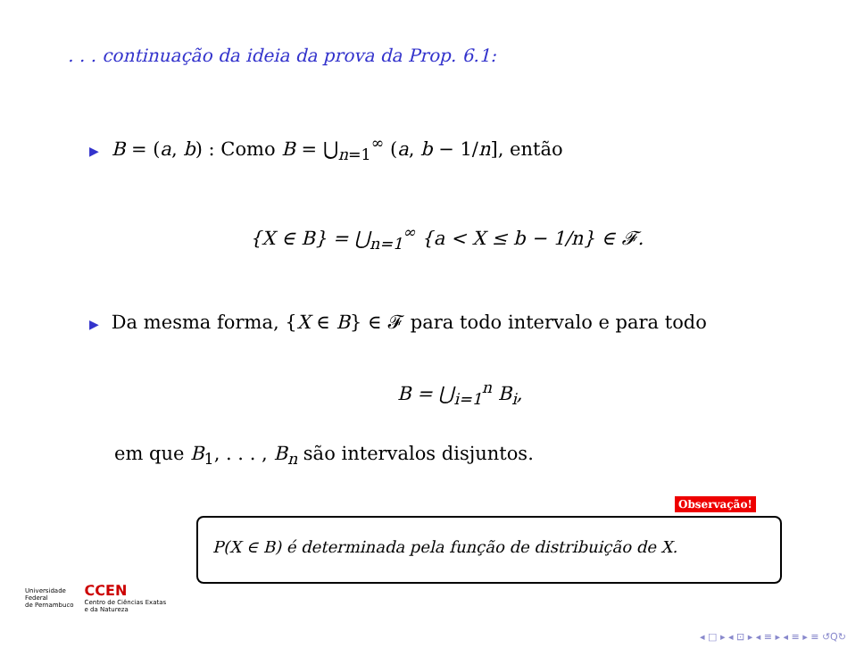. . . continuação da ideia da prova da Prop. 6.1:
▶ B = (a, b) : Como B = ⋃<sub>n=1</sub><sup>∞</sup> (a, b − 1/n], então
{X ∈ B} = ⋃<sub>n=1</sub><sup>∞</sup> {a < X ≤ b − 1/n} ∈ 𝓕.
▶ Da mesma forma, {X ∈ B} ∈ 𝓕 para todo intervalo e para todo
B = ⋃<sub>i=1</sub><sup>n</sup> B<sub>i</sub>,
em que B<sub>1</sub>, . . . , B<sub>n</sub> são intervalos disjuntos.
Observação!
P(X ∈ B) é determinada pela função de distribuição de X.
Universidade
Federal
de Pernambuco
CCEN
Centro de Ciências Exatas
e da Natureza
◂ □ ▸ ◂ ⊡ ▸ ◂ ≡ ▸ ◂ ≡ ▸ ≡ ↺Q↻